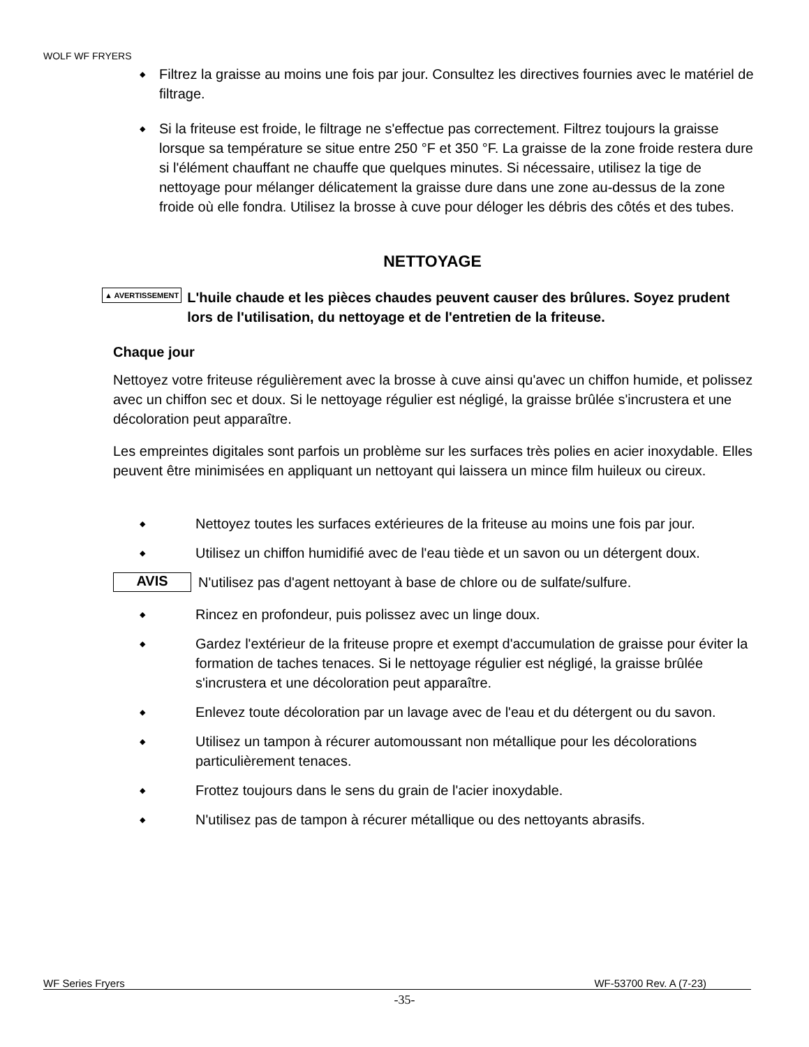WOLF WF FRYERS
◆ Filtrez la graisse au moins une fois par jour. Consultez les directives fournies avec le matériel de filtrage.
◆ Si la friteuse est froide, le filtrage ne s'effectue pas correctement. Filtrez toujours la graisse lorsque sa température se situe entre 250 °F et 350 °F. La graisse de la zone froide restera dure si l'élément chauffant ne chauffe que quelques minutes. Si nécessaire, utilisez la tige de nettoyage pour mélanger délicatement la graisse dure dans une zone au-dessus de la zone froide où elle fondra. Utilisez la brosse à cuve pour déloger les débris des côtés et des tubes.
NETTOYAGE
▲ AVERTISSEMENT L'huile chaude et les pièces chaudes peuvent causer des brûlures. Soyez prudent lors de l'utilisation, du nettoyage et de l'entretien de la friteuse.
Chaque jour
Nettoyez votre friteuse régulièrement avec la brosse à cuve ainsi qu'avec un chiffon humide, et polissez avec un chiffon sec et doux. Si le nettoyage régulier est négligé, la graisse brûlée s'incrustera et une décoloration peut apparaître.
Les empreintes digitales sont parfois un problème sur les surfaces très polies en acier inoxydable. Elles peuvent être minimisées en appliquant un nettoyant qui laissera un mince film huileux ou cireux.
◆ Nettoyez toutes les surfaces extérieures de la friteuse au moins une fois par jour.
◆ Utilisez un chiffon humidifié avec de l'eau tiède et un savon ou un détergent doux.
AVIS N'utilisez pas d'agent nettoyant à base de chlore ou de sulfate/sulfure.
◆ Rincez en profondeur, puis polissez avec un linge doux.
◆ Gardez l'extérieur de la friteuse propre et exempt d'accumulation de graisse pour éviter la formation de taches tenaces. Si le nettoyage régulier est négligé, la graisse brûlée s'incrustera et une décoloration peut apparaître.
◆ Enlevez toute décoloration par un lavage avec de l'eau et du détergent ou du savon.
◆ Utilisez un tampon à récurer automoussant non métallique pour les décolorations particulièrement tenaces.
◆ Frottez toujours dans le sens du grain de l'acier inoxydable.
◆ N'utilisez pas de tampon à récurer métallique ou des nettoyants abrasifs.
WF Series Fryers WF-53700 Rev. A (7-23)
-35-